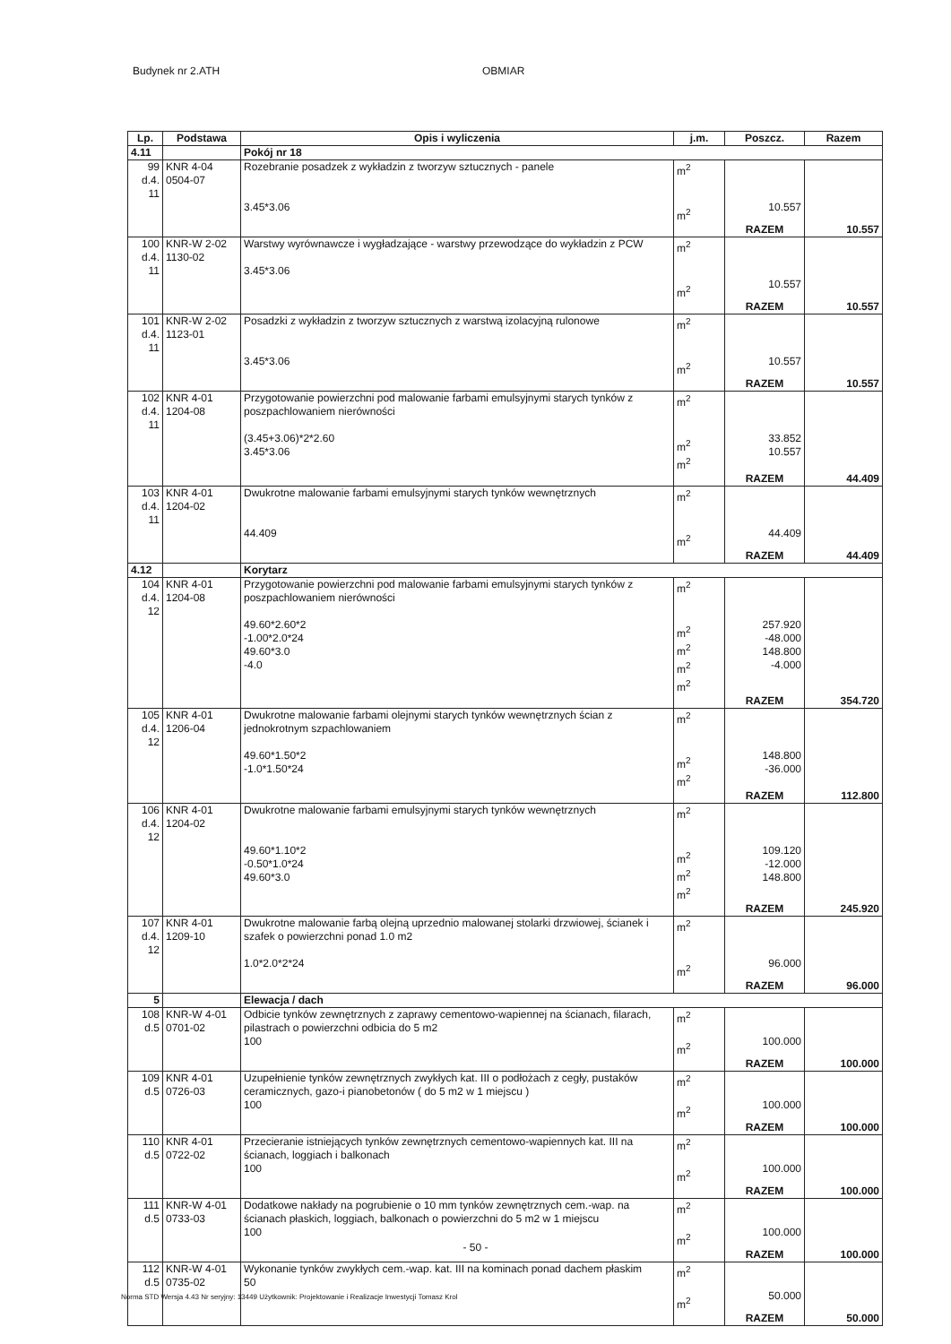Budynek nr 2.ATH OBMIAR
| Lp. | Podstawa | Opis i wyliczenia | j.m. | Poszcz. | Razem |
| --- | --- | --- | --- | --- | --- |
| 4.11 | | Pokój nr 18 | | | |
| 99 d.4. 11 | KNR 4-04 0504-07 | Rozebranie posadzek z wykładzin z tworzyw sztucznych - panele 3.45*3.06 | m<sup>2</sup> m<sup>2</sup> | 10.557 | |
| | | | | RAZEM | 10.557 |
| 100 d.4. 11 | KNR-W 2-02 1130-02 | Warstwy wyrównawcze i wygładzające - warstwy przewodzące do wykładzin z PCW 3.45*3.06 | m<sup>2</sup> m<sup>2</sup> | 10.557 | |
| | | | | RAZEM | 10.557 |
| 101 d.4. 11 | KNR-W 2-02 1123-01 | Posadzki z wykładzin z tworzyw sztucznych z warstwą izolacyjną rulonowe 3.45*3.06 | m<sup>2</sup> m<sup>2</sup> | 10.557 | |
| | | | | RAZEM | 10.557 |
| 102 d.4. 11 | KNR 4-01 1204-08 | Przygotowanie powierzchni pod malowanie farbami emulsyjnymi starych tynków z poszpachlowaniem nierówności (3.45+3.06)*2*2.60 3.45*3.06 | m<sup>2</sup> m<sup>2</sup> m<sup>2</sup> | 33.852 10.557 | |
| | | | | RAZEM | 44.409 |
| 103 d.4. 11 | KNR 4-01 1204-02 | Dwukrotne malowanie farbami emulsyjnymi starych tynków wewnętrznych 44.409 | m<sup>2</sup> m<sup>2</sup> | 44.409 | |
| | | | | RAZEM | 44.409 |
| 4.12 | | Korytarz | | | |
| 104 d.4. 12 | KNR 4-01 1204-08 | Przygotowanie powierzchni pod malowanie farbami emulsyjnymi starych tynków z poszpachlowaniem nierówności 49.60*2.60*2 -1.00*2.0*24 49.60*3.0 -4.0 | m<sup>2</sup> m<sup>2</sup> m<sup>2</sup> m<sup>2</sup> m<sup>2</sup> | 257.920 -48.000 148.800 -4.000 | |
| | | | | RAZEM | 354.720 |
| 105 d.4. 12 | KNR 4-01 1206-04 | Dwukrotne malowanie farbami olejnymi starych tynków wewnętrznych ścian z jednokrotnym szpachlowaniem 49.60*1.50*2 -1.0*1.50*24 | m<sup>2</sup> m<sup>2</sup> m<sup>2</sup> | 148.800 -36.000 | |
| | | | | RAZEM | 112.800 |
| 106 d.4. 12 | KNR 4-01 1204-02 | Dwukrotne malowanie farbami emulsyjnymi starych tynków wewnętrznych 49.60*1.10*2 -0.50*1.0*24 49.60*3.0 | m<sup>2</sup> m<sup>2</sup> m<sup>2</sup> m<sup>2</sup> | 109.120 -12.000 148.800 | |
| | | | | RAZEM | 245.920 |
| 107 d.4. 12 | KNR 4-01 1209-10 | Dwukrotne malowanie farbą olejną uprzednio malowanej stolarki drzwiowej, ścianek i szafek o powierzchni ponad 1.0 m2 1.0*2.0*2*24 | m<sup>2</sup> m<sup>2</sup> | 96.000 | |
| | | | | RAZEM | 96.000 |
| 5 | | Elewacja / dach | | | |
| 108 d.5 | KNR-W 4-01 0701-02 | Odbicie tynków zewnętrznych z zaprawy cementowo-wapiennej na ścianach, filarach, pilastrach o powierzchni odbicia do 5 m2 100 | m<sup>2</sup> m<sup>2</sup> | 100.000 | |
| | | | | RAZEM | 100.000 |
| 109 d.5 | KNR 4-01 0726-03 | Uzupełnienie tynków zewnętrznych zwykłych kat. III o podłożach z cegły, pustaków ceramicznych, gazo-i pianobetonów ( do 5 m2 w 1 miejscu ) 100 | m<sup>2</sup> m<sup>2</sup> | 100.000 | |
| | | | | RAZEM | 100.000 |
| 110 d.5 | KNR 4-01 0722-02 | Przecieranie istniejących tynków zewnętrznych cementowo-wapiennych kat. III na ścianach, loggiach i balkonach 100 | m<sup>2</sup> m<sup>2</sup> | 100.000 | |
| | | | | RAZEM | 100.000 |
| 111 d.5 | KNR-W 4-01 0733-03 | Dodatkowe nakłady na pogrubienie o 10 mm tynków zewnętrznych cem.-wap. na ścianach płaskich, loggiach, balkonach o powierzchni do 5 m2 w 1 miejscu 100 | m<sup>2</sup> m<sup>2</sup> | 100.000 | |
| | | | | RAZEM | 100.000 |
| 112 d.5 | KNR-W 4-01 0735-02 | Wykonanie tynków zwykłych cem.-wap. kat. III na kominach ponad dachem płaskim 50 | m<sup>2</sup> m<sup>2</sup> | 50.000 | |
| | | | | RAZEM | 50.000 |
- 50 -
Norma STD Wersja 4.43 Nr seryjny: 13449 Użytkownik: Projektowanie i Realizacje Inwestycji Tomasz Krol